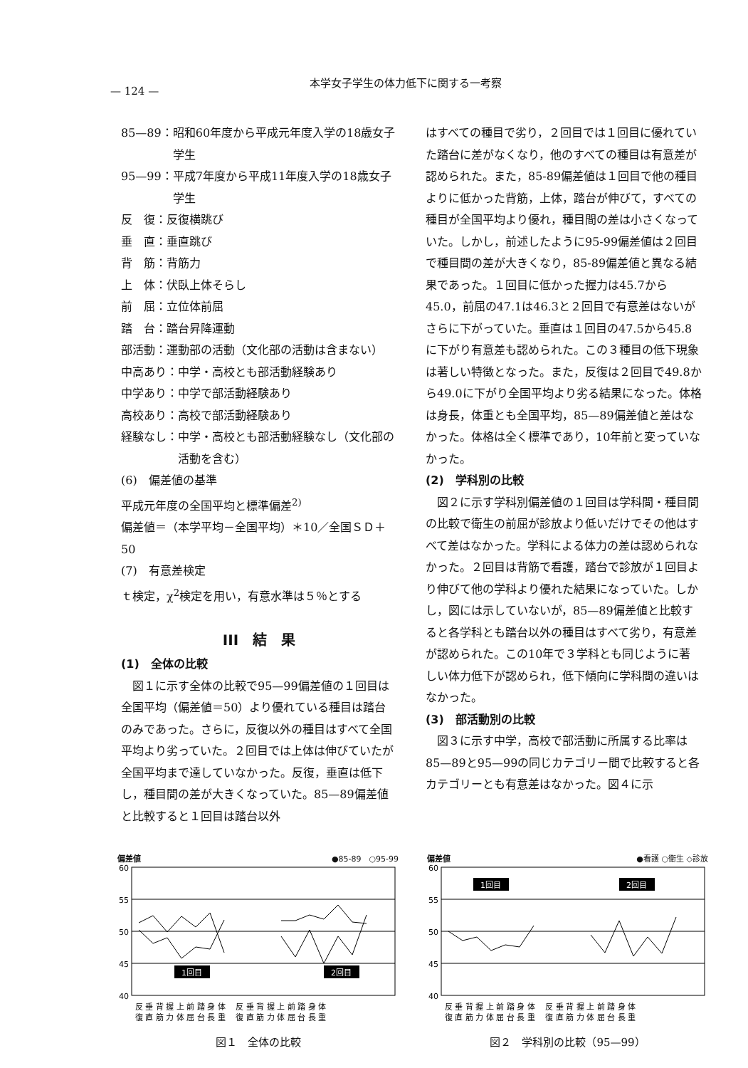— 124 —
本学女子学生の体力低下に関する一考察
85—89： 昭和60年度から平成元年度入学の18歳女子学生
95—99： 平成7年度から平成11年度入学の18歳女子学生
反　復：反復横跳び
垂　直：垂直跳び
背　筋：背筋力
上　体：伏臥上体そらし
前　屈：立位体前屈
踏　台：踏台昇降運動
部活動： 運動部の活動（文化部の活動は含まない）
中高あり：中学・高校とも部活動経験あり
中学あり：中学で部活動経験あり
高校あり：高校で部活動経験あり
経験なし： 中学・高校とも部活動経験なし（文化部の活動を含む）
(6)　偏差値の基準
平成元年度の全国平均と標準偏差<sup>2)</sup>
偏差値＝（本学平均－全国平均）＊10／全国ＳＤ＋50
(7)　有意差検定
ｔ検定，χ<sup>2</sup>検定を用い，有意水準は５％とする
III　結　果
(1)　全体の比較
図１に示す全体の比較で95—99偏差値の１回目は全国平均（偏差値＝50）より優れている種目は踏台のみであった。さらに，反復以外の種目はすべて全国平均より劣っていた。２回目では上体は伸びていたが全国平均まで達していなかった。反復，垂直は低下し，種目間の差が大きくなっていた。85—89偏差値と比較すると１回目は踏台以外
はすべての種目で劣り，２回目では１回目に優れていた踏台に差がなくなり，他のすべての種目は有意差が認められた。また，85-89偏差値は１回目で他の種目よりに低かった背筋，上体，踏台が伸びて，すべての種目が全国平均より優れ，種目間の差は小さくなっていた。しかし，前述したように95-99偏差値は２回目で種目間の差が大きくなり，85-89偏差値と異なる結果であった。１回目に低かった握力は45.7から45.0，前屈の47.1は46.3と２回目で有意差はないがさらに下がっていた。垂直は１回目の47.5から45.8に下がり有意差も認められた。この３種目の低下現象は著しい特徴となった。また，反復は２回目で49.8から49.0に下がり全国平均より劣る結果になった。体格は身長，体重とも全国平均，85—89偏差値と差はなかった。体格は全く標準であり，10年前と変っていなかった。
(2)　学科別の比較
図２に示す学科別偏差値の１回目は学科間・種目間の比較で衛生の前屈が診放より低いだけでその他はすべて差はなかった。学科による体力の差は認められなかった。２回目は背筋で看護，踏台で診放が１回目より伸びて他の学科より優れた結果になっていた。しかし，図には示していないが，85—89偏差値と比較すると各学科とも踏台以外の種目はすべて劣り，有意差が認められた。この10年で３学科とも同じように著しい体力低下が認められ，低下傾向に学科間の違いはなかった。
(3)　部活動別の比較
図３に示す中学，高校で部活動に所属する比率は85—89と95—99の同じカテゴリー間で比較すると各カテゴリーとも有意差はなかった。図４に示
偏差値 ●85-89　○95-99
60
55
50
45
40
1回目
2回目
反 垂 背 握 上 前 踏 身 体　 反 垂 背 握 上 前 踏 身 体
復 直 筋 力 体 屈 台 長 重　 復 直 筋 力 体 屈 台 長 重
図１　全体の比較
偏差値 ●看護 ○衛生 ◇診放
60
55
50
45
40
1回目
2回目
反 垂 背 握 上 前 踏 身 体　 反 垂 背 握 上 前 踏 身 体
復 直 筋 力 体 屈 台 長 重　 復 直 筋 力 体 屈 台 長 重
図２　学科別の比較（95—99）